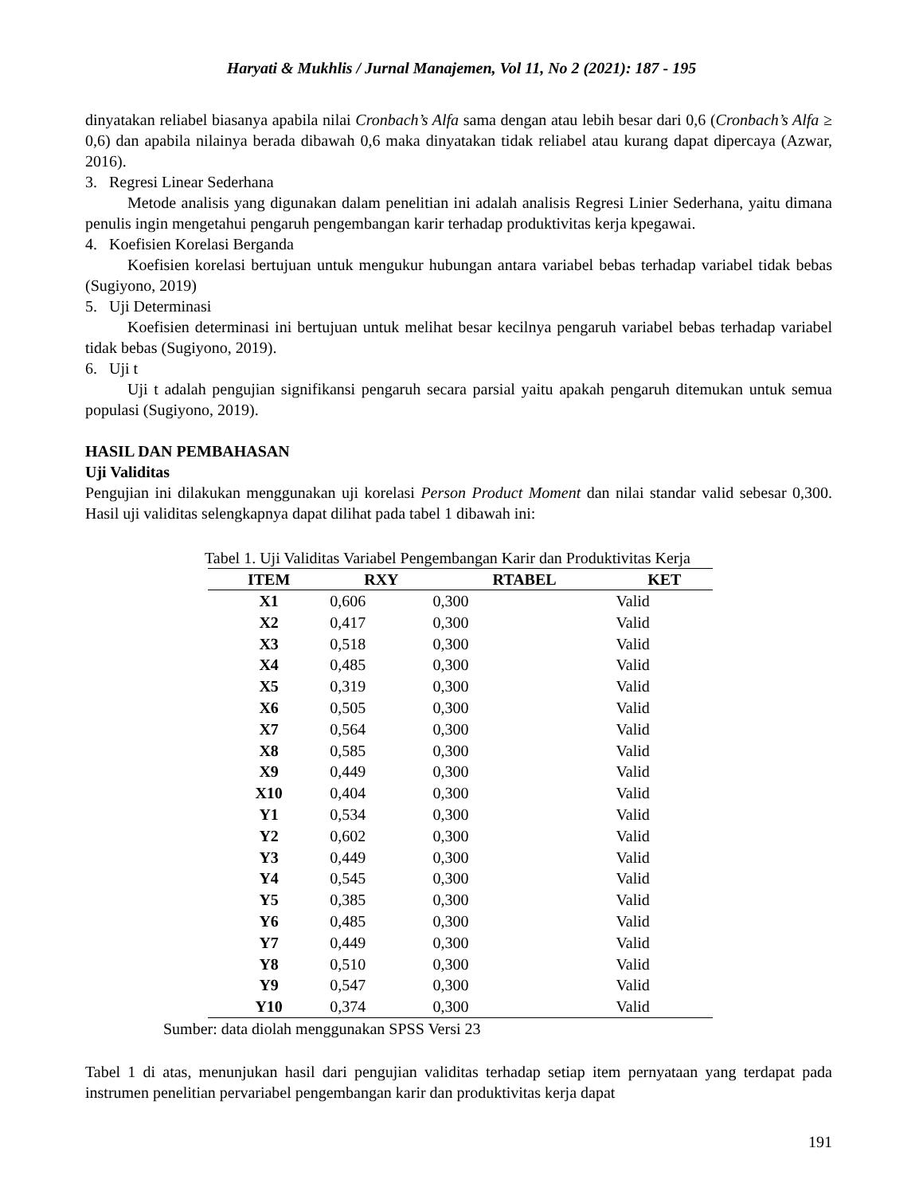Haryati & Mukhlis / Jurnal Manajemen, Vol 11, No 2 (2021): 187 - 195
dinyatakan reliabel biasanya apabila nilai Cronbach’s Alfa sama dengan atau lebih besar dari 0,6 (Cronbach’s Alfa ≥ 0,6) dan apabila nilainya berada dibawah 0,6 maka dinyatakan tidak reliabel atau kurang dapat dipercaya (Azwar, 2016).
3. Regresi Linear Sederhana
Metode analisis yang digunakan dalam penelitian ini adalah analisis Regresi Linier Sederhana, yaitu dimana penulis ingin mengetahui pengaruh pengembangan karir terhadap produktivitas kerja kpegawai.
4. Koefisien Korelasi Berganda
Koefisien korelasi bertujuan untuk mengukur hubungan antara variabel bebas terhadap variabel tidak bebas (Sugiyono, 2019)
5. Uji Determinasi
Koefisien determinasi ini bertujuan untuk melihat besar kecilnya pengaruh variabel bebas terhadap variabel tidak bebas (Sugiyono, 2019).
6. Uji t
Uji t adalah pengujian signifikansi pengaruh secara parsial yaitu apakah pengaruh ditemukan untuk semua populasi (Sugiyono, 2019).
HASIL DAN PEMBAHASAN
Uji Validitas
Pengujian ini dilakukan menggunakan uji korelasi Person Product Moment dan nilai standar valid sebesar 0,300. Hasil uji validitas selengkapnya dapat dilihat pada tabel 1 dibawah ini:
Tabel 1. Uji Validitas Variabel Pengembangan Karir dan Produktivitas Kerja
| ITEM | RXY | RTABEL | KET |
| --- | --- | --- | --- |
| X1 | 0,606 | 0,300 | Valid |
| X2 | 0,417 | 0,300 | Valid |
| X3 | 0,518 | 0,300 | Valid |
| X4 | 0,485 | 0,300 | Valid |
| X5 | 0,319 | 0,300 | Valid |
| X6 | 0,505 | 0,300 | Valid |
| X7 | 0,564 | 0,300 | Valid |
| X8 | 0,585 | 0,300 | Valid |
| X9 | 0,449 | 0,300 | Valid |
| X10 | 0,404 | 0,300 | Valid |
| Y1 | 0,534 | 0,300 | Valid |
| Y2 | 0,602 | 0,300 | Valid |
| Y3 | 0,449 | 0,300 | Valid |
| Y4 | 0,545 | 0,300 | Valid |
| Y5 | 0,385 | 0,300 | Valid |
| Y6 | 0,485 | 0,300 | Valid |
| Y7 | 0,449 | 0,300 | Valid |
| Y8 | 0,510 | 0,300 | Valid |
| Y9 | 0,547 | 0,300 | Valid |
| Y10 | 0,374 | 0,300 | Valid |
Sumber: data diolah menggunakan SPSS Versi 23
Tabel 1 di atas, menunjukan hasil dari pengujian validitas terhadap setiap item pernyataan yang terdapat pada instrumen penelitian pervariabel pengembangan karir dan produktivitas kerja dapat
191